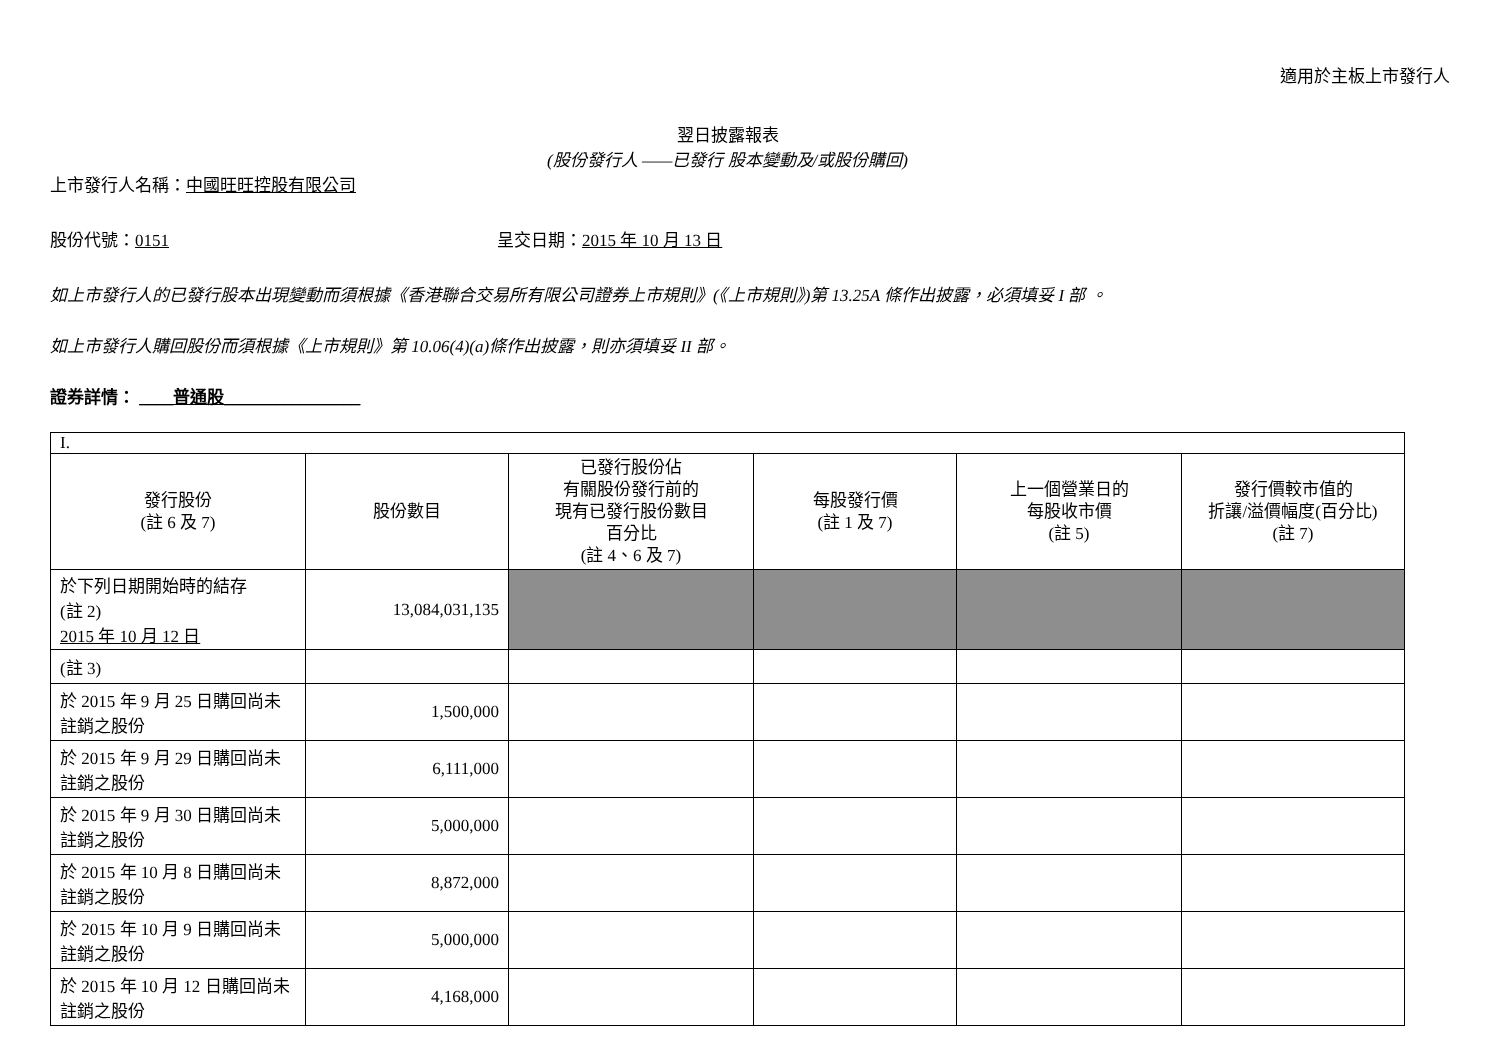適用於主板上市發行人
翌日披露報表
(股份發行人 ——已發行 股本變動及/或股份購回)
上市發行人名稱：中國旺旺控股有限公司
股份代號：0151 呈交日期：2015 年 10 月 13 日
如上市發行人的已發行股本出現變動而須根據《香港聯合交易所有限公司證券上市規則》(《上市規則》)第 13.25A 條作出披露，必須填妥 I 部 。
如上市發行人購回股份而須根據《上市規則》第 10.06(4)(a)條作出披露，則亦須填妥 II 部。
證券詳情： ____普通股________________
| I. | | | | | |
| 發行股份 (註 6 及 7) | 股份數目 | 已發行股份佔 有關股份發行前的 現有已發行股份數目 百分比 (註 4、6 及 7) | 每股發行價 (註 1 及 7) | 上一個營業日的 每股收市價 (註 5) | 發行價較市值的 折讓/溢價幅度(百分比) (註 7) |
| 於下列日期開始時的結存 (註 2) 2015 年 10 月 12 日 | 13,084,031,135 | | | | |
| (註 3) | | | | | |
| 於 2015 年 9 月 25 日購回尚未註銷之股份 | 1,500,000 | | | | |
| 於 2015 年 9 月 29 日購回尚未註銷之股份 | 6,111,000 | | | | |
| 於 2015 年 9 月 30 日購回尚未註銷之股份 | 5,000,000 | | | | |
| 於 2015 年 10 月 8 日購回尚未註銷之股份 | 8,872,000 | | | | |
| 於 2015 年 10 月 9 日購回尚未註銷之股份 | 5,000,000 | | | | |
| 於 2015 年 10 月 12 日購回尚未註銷之股份 | 4,168,000 | | | | |